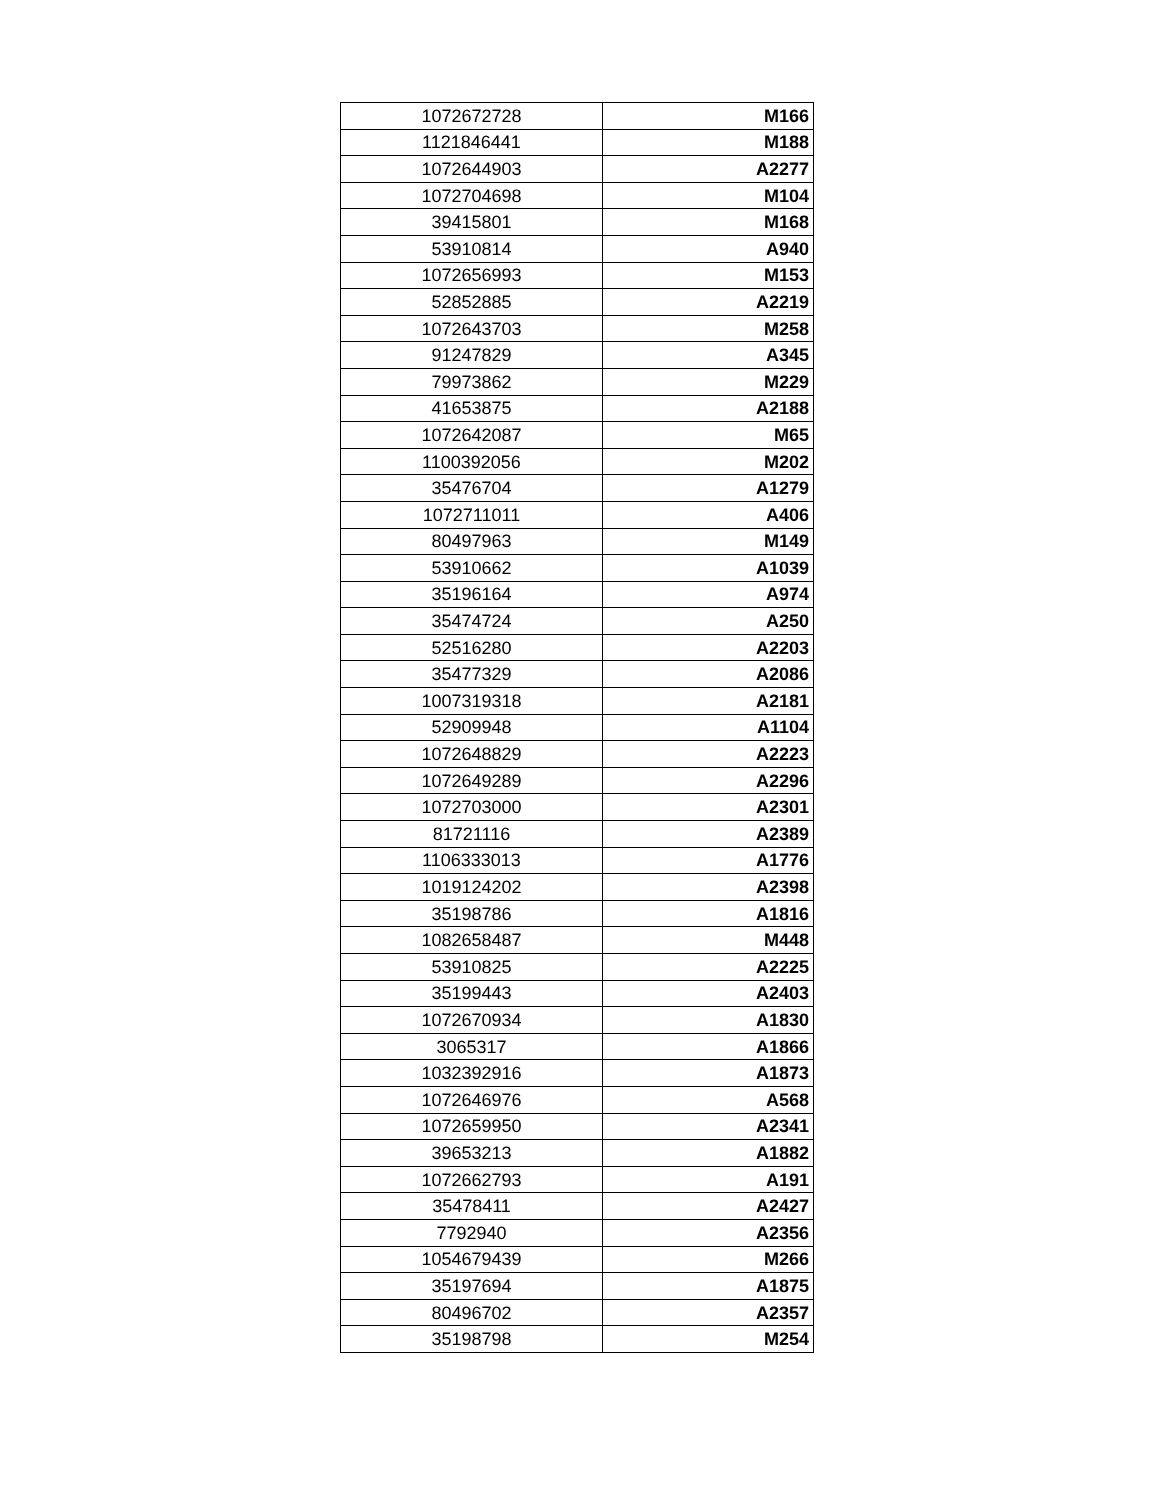| 1072672728 | M166 |
| 1121846441 | M188 |
| 1072644903 | A2277 |
| 1072704698 | M104 |
| 39415801 | M168 |
| 53910814 | A940 |
| 1072656993 | M153 |
| 52852885 | A2219 |
| 1072643703 | M258 |
| 91247829 | A345 |
| 79973862 | M229 |
| 41653875 | A2188 |
| 1072642087 | M65 |
| 1100392056 | M202 |
| 35476704 | A1279 |
| 1072711011 | A406 |
| 80497963 | M149 |
| 53910662 | A1039 |
| 35196164 | A974 |
| 35474724 | A250 |
| 52516280 | A2203 |
| 35477329 | A2086 |
| 1007319318 | A2181 |
| 52909948 | A1104 |
| 1072648829 | A2223 |
| 1072649289 | A2296 |
| 1072703000 | A2301 |
| 81721116 | A2389 |
| 1106333013 | A1776 |
| 1019124202 | A2398 |
| 35198786 | A1816 |
| 1082658487 | M448 |
| 53910825 | A2225 |
| 35199443 | A2403 |
| 1072670934 | A1830 |
| 3065317 | A1866 |
| 1032392916 | A1873 |
| 1072646976 | A568 |
| 1072659950 | A2341 |
| 39653213 | A1882 |
| 1072662793 | A191 |
| 35478411 | A2427 |
| 7792940 | A2356 |
| 1054679439 | M266 |
| 35197694 | A1875 |
| 80496702 | A2357 |
| 35198798 | M254 |